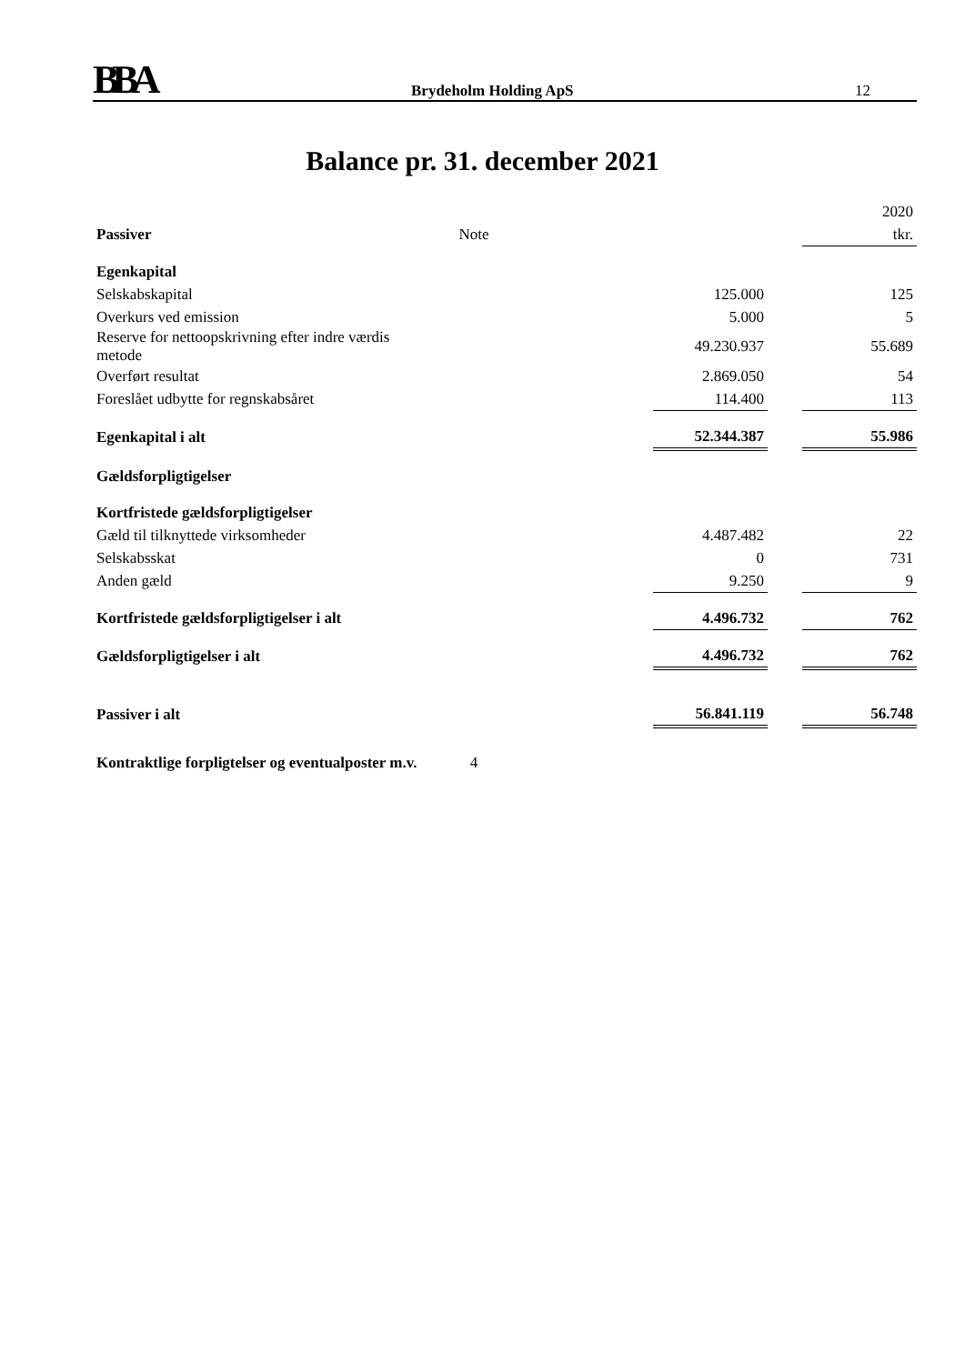BBA Brydeholm Holding ApS 12
Balance pr. 31. december 2021
| | | | | | 2020 |
| Passiver | Note | | | | tkr. |
| Egenkapital | | | | | |
| Selskabskapital | | | 125.000 | | 125 |
| Overkurs ved emission | | | 5.000 | | 5 |
| Reserve for nettoopskrivning efter indre værdis metode | | | 49.230.937 | | 55.689 |
| Overført resultat | | | 2.869.050 | | 54 |
| Foreslået udbytte for regnskabsåret | | | 114.400 | | 113 |
| Egenkapital i alt | | | 52.344.387 | | 55.986 |
| Gældsforpligtigelser | | | | | |
| Kortfristede gældsforpligtigelser | | | | | |
| Gæld til tilknyttede virksomheder | | | 4.487.482 | | 22 |
| Selskabsskat | | | 0 | | 731 |
| Anden gæld | | | 9.250 | | 9 |
| Kortfristede gældsforpligtigelser i alt | | | 4.496.732 | | 762 |
| Gældsforpligtigelser i alt | | | 4.496.732 | | 762 |
| Passiver i alt | | | 56.841.119 | | 56.748 |
| Kontraktlige forpligtelser og eventualposter m.v. | 4 | | | | |